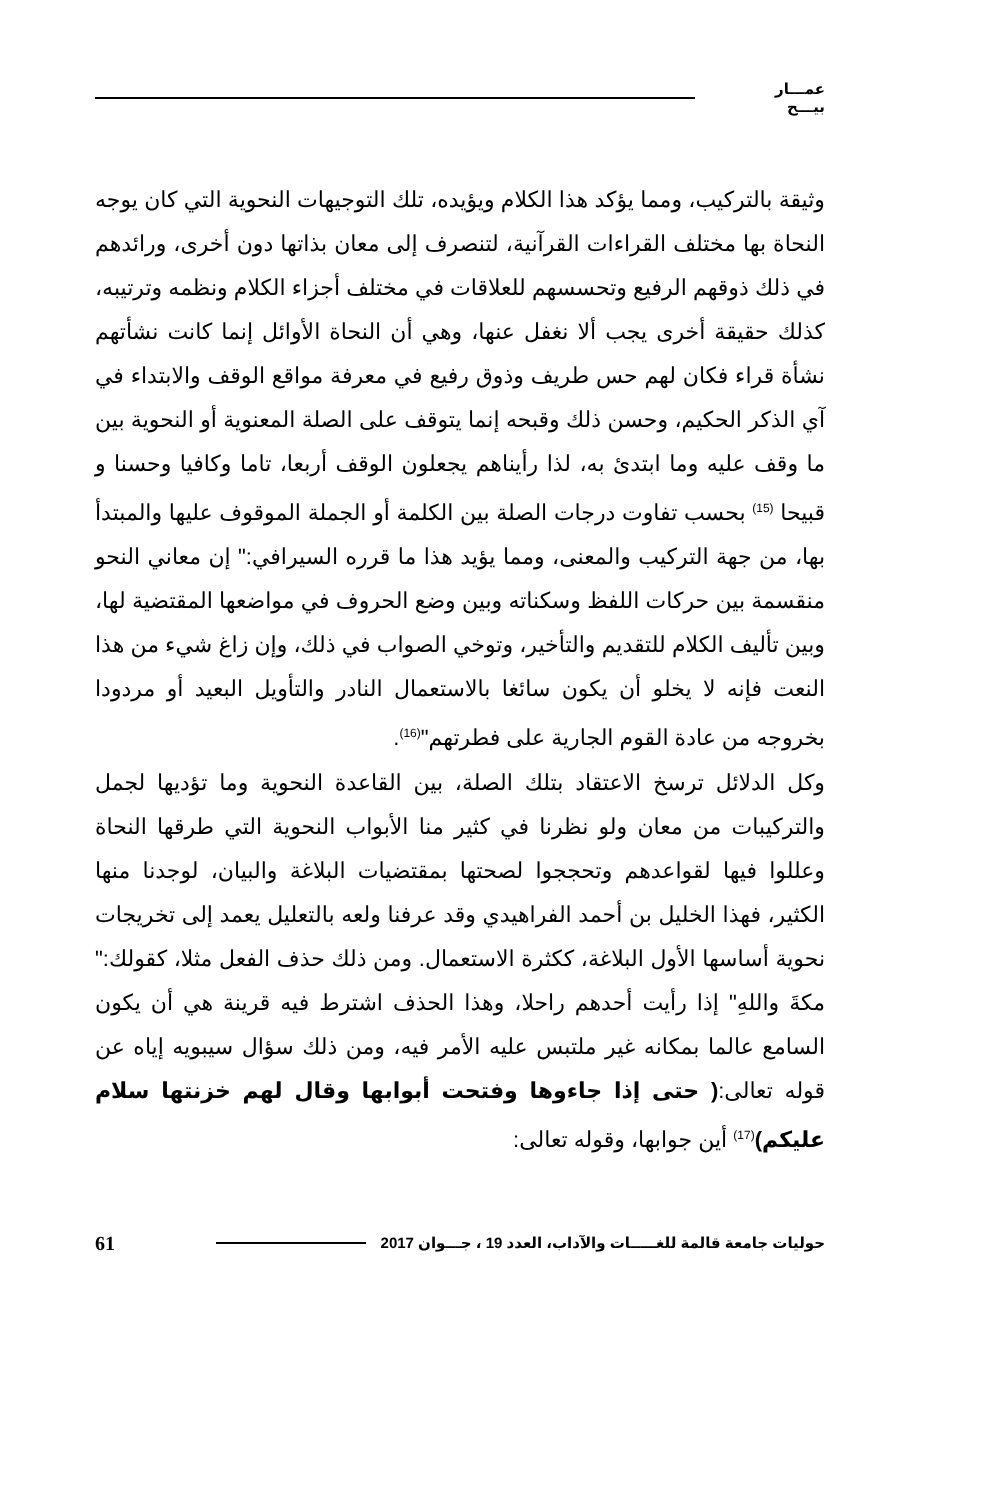عمـــار بيـــح
وثيقة بالتركيب، ومما يؤكد هذا الكلام ويؤيده، تلك التوجيهات النحوية التي كان يوجه النحاة بها مختلف القراءات القرآنية، لتنصرف إلى معان بذاتها دون أخرى، ورائدهم في ذلك ذوقهم الرفيع وتحسسهم للعلاقات في مختلف أجزاء الكلام ونظمه وترتيبه، كذلك حقيقة أخرى يجب ألا نغفل عنها، وهي أن النحاة الأوائل إنما كانت نشأتهم نشأة قراء فكان لهم حس طريف وذوق رفيع في معرفة مواقع الوقف والابتداء في آي الذكر الحكيم، وحسن ذلك وقبحه إنما يتوقف على الصلة المعنوية أو النحوية بين ما وقف عليه وما ابتدئ به، لذا رأيناهم يجعلون الوقف أربعا، تاما وكافيا وحسنا و قبيحا <sup>(15)</sup> بحسب تفاوت درجات الصلة بين الكلمة أو الجملة الموقوف عليها والمبتدأ بها، من جهة التركيب والمعنى، ومما يؤيد هذا ما قرره السيرافي:" إن معاني النحو منقسمة بين حركات اللفظ وسكناته وبين وضع الحروف في مواضعها المقتضية لها، وبين تأليف الكلام للتقديم والتأخير، وتوخي الصواب في ذلك، وإن زاغ شيء من هذا النعت فإنه لا يخلو أن يكون سائغا بالاستعمال النادر والتأويل البعيد أو مردودا بخروجه من عادة القوم الجارية على فطرتهم"<sup>(16)</sup>.
وكل الدلائل ترسخ الاعتقاد بتلك الصلة، بين القاعدة النحوية وما تؤديها لجمل والتركيبات من معان ولو نظرنا في كثير منا الأبواب النحوية التي طرقها النحاة وعللوا فيها لقواعدهم وتحججوا لصحتها بمقتضيات البلاغة والبيان، لوجدنا منها الكثير، فهذا الخليل بن أحمد الفراهيدي وقد عرفنا ولعه بالتعليل يعمد إلى تخريجات نحوية أساسها الأول البلاغة، ككثرة الاستعمال. ومن ذلك حذف الفعل مثلا، كقولك:" مكةَ واللهِ" إذا رأيت أحدهم راحلا، وهذا الحذف اشترط فيه قرينة هي أن يكون السامع عالما بمكانه غير ملتبس عليه الأمر فيه، ومن ذلك سؤال سيبويه إياه عن قوله تعالى:( حتى إذا جاءوها وفتحت أبوابها وقال لهم خزنتها سلام عليكم)<sup>(17)</sup> أين جوابها، وقوله تعالى:
حوليات جامعة قالمة للغـــــات والآداب، العدد 19 ، جـــوان 2017 61